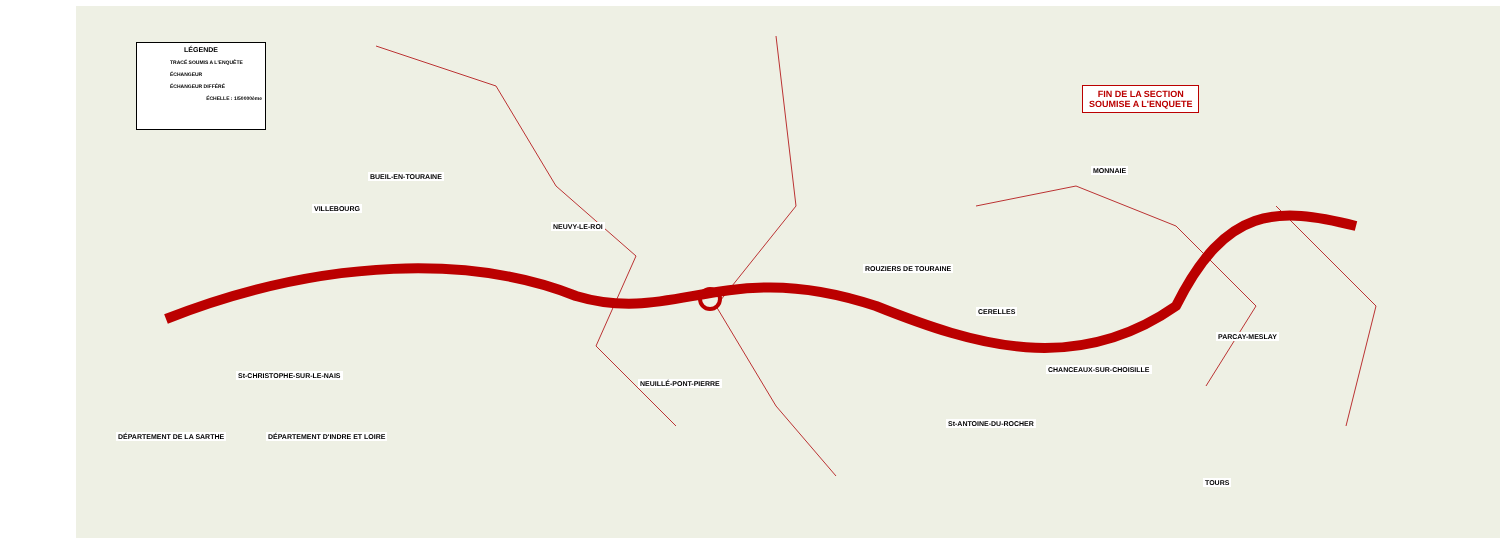LÉGENDE
TRACÉ SOUMIS A L'ENQUÊTE
ÉCHANGEUR
ÉCHANGEUR DIFFÉRÉ
ÉCHELLE : 1/50000ème
FIN DE LA SECTION
SOUMISE A L'ENQUETE
MONNAIE
BUEIL-EN-TOURAINE
VILLEBOURG
NEUVY-LE-ROI
ROUZIERS DE TOURAINE
CERELLES
PARCAY-MESLAY
CHANCEAUX-SUR-CHOISILLE
St-CHRISTOPHE-SUR-LE-NAIS
NEUILLÉ-PONT-PIERRE
St-ANTOINE-DU-ROCHER
DÉPARTEMENT DE LA SARTHE DÉPARTEMENT D'INDRE ET LOIRE
TOURS